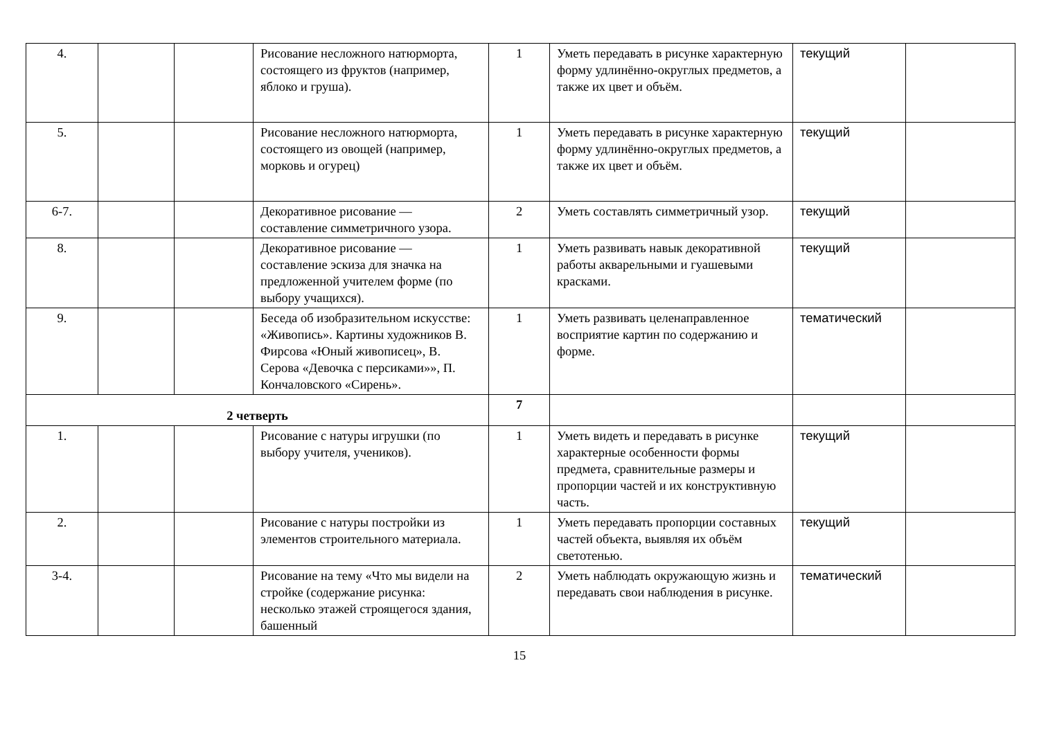| 4. | | | Рисование несложного натюрморта, состоящего из фруктов (например, яблоко и груша). | 1 | Уметь передавать в рисунке характерную форму удлинённо-округлых предметов, а также их цвет и объём. | текущий | |
| 5. | | | Рисование несложного натюрморта, состоящего из овощей (например, морковь и огурец) | 1 | Уметь передавать в рисунке характерную форму удлинённо-округлых предметов, а также их цвет и объём. | текущий | |
| 6-7. | | | Декоративное рисование — составление симметричного узора. | 2 | Уметь составлять симметричный узор. | текущий | |
| 8. | | | Декоративное рисование — составление эскиза для значка на предложенной учителем форме (по выбору учащихся). | 1 | Уметь развивать навык декоративной работы акварельными и гуашевыми красками. | текущий | |
| 9. | | | Беседа об изобразительном искусстве: «Живопись». Картины художников В. Фирсова «Юный живописец», В. Серова «Девочка с персиками»», П. Кончаловского «Сирень». | 1 | Уметь развивать целенаправленное восприятие картин по содержанию и форме. | тематический | |
| 2 четверть | | | | 7 | | | |
| 1. | | | Рисование с натуры игрушки (по выбору учителя, учеников). | 1 | Уметь видеть и передавать в рисунке характерные особенности формы предмета, сравнительные размеры и пропорции частей и их конструктивную часть. | текущий | |
| 2. | | | Рисование с натуры постройки из элементов строительного материала. | 1 | Уметь передавать пропорции составных частей объекта, выявляя их объём светотенью. | текущий | |
| 3-4. | | | Рисование на тему «Что мы видели на стройке (содержание рисунка: несколько этажей строящегося здания, башенный | 2 | Уметь наблюдать окружающую жизнь и передавать свои наблюдения в рисунке. | тематический | |
15